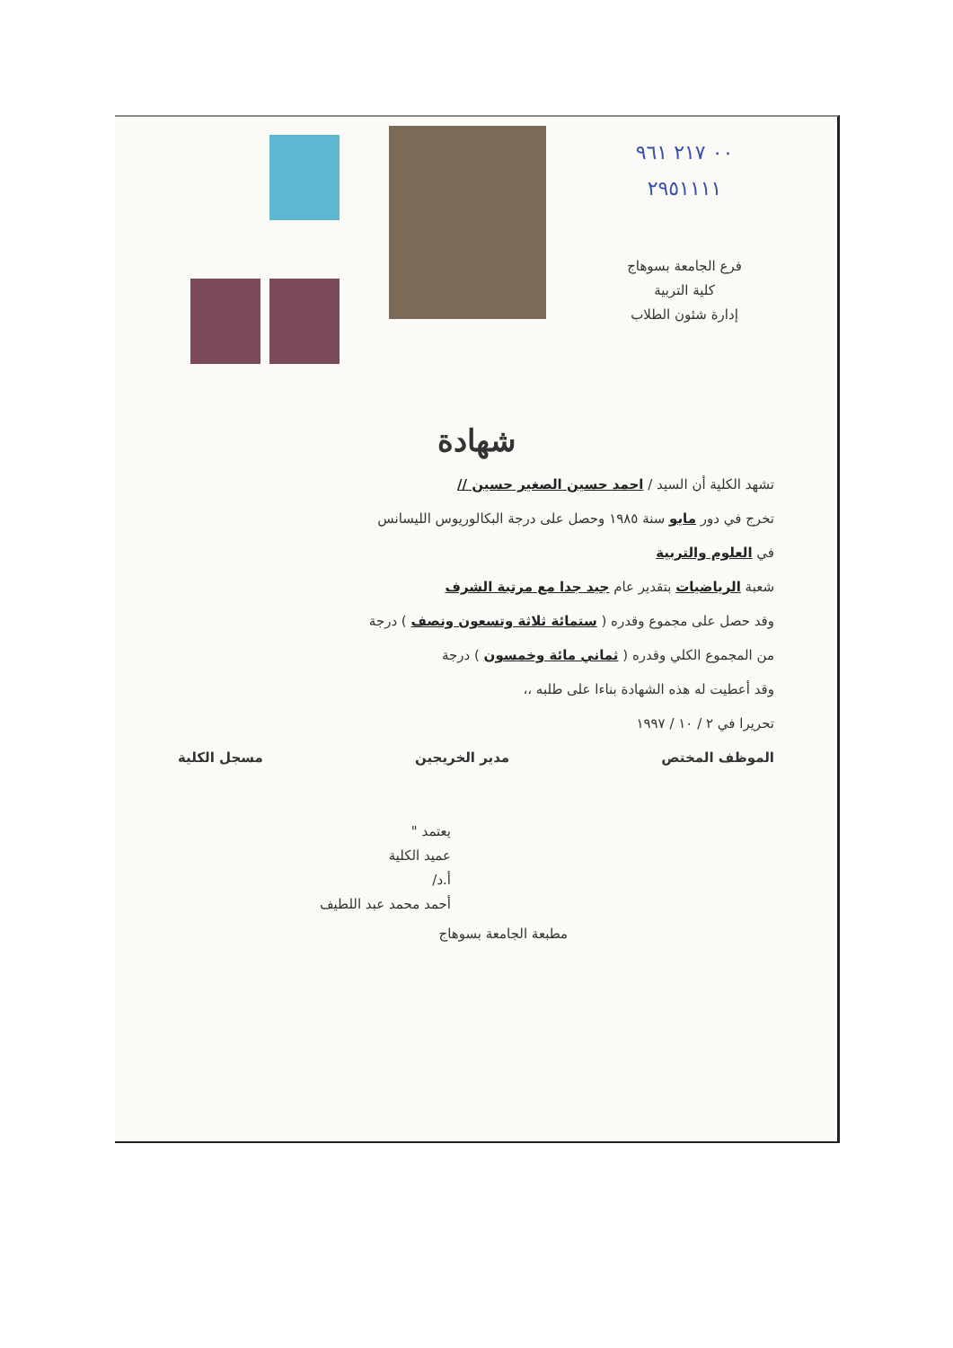٠٠ ٢١٧ ٩٦١
٢٩٥١١١١
فرع الجامعة بسوهاج
كلية التربية
إدارة شئون الطلاب
شهادة
تشهد الكلية أن السيد / احمد حسين الصغير حسين //
تخرج في دور مايو سنة ١٩٨٥ وحصل على درجة البكالوريوس الليسانس
في العلوم والتربية
شعبة الرياضيات بتقدير عام جيد جدا مع مرتبة الشرف
وقد حصل على مجموع وقدره ( ستمائة ثلاثة وتسعون ونصف ) درجة
من المجموع الكلي وقدره ( ثماني مائة وخمسون ) درجة
وقد أعطيت له هذه الشهادة بناءا على طلبه ،،
تحريرا في ٢ / ١٠ / ١٩٩٧
الموظف المختص مدير الخريجين مسجل الكلية
يعتمد "
عميد الكلية
أ.د/
أحمد محمد عبد اللطيف
مطبعة الجامعة بسوهاج